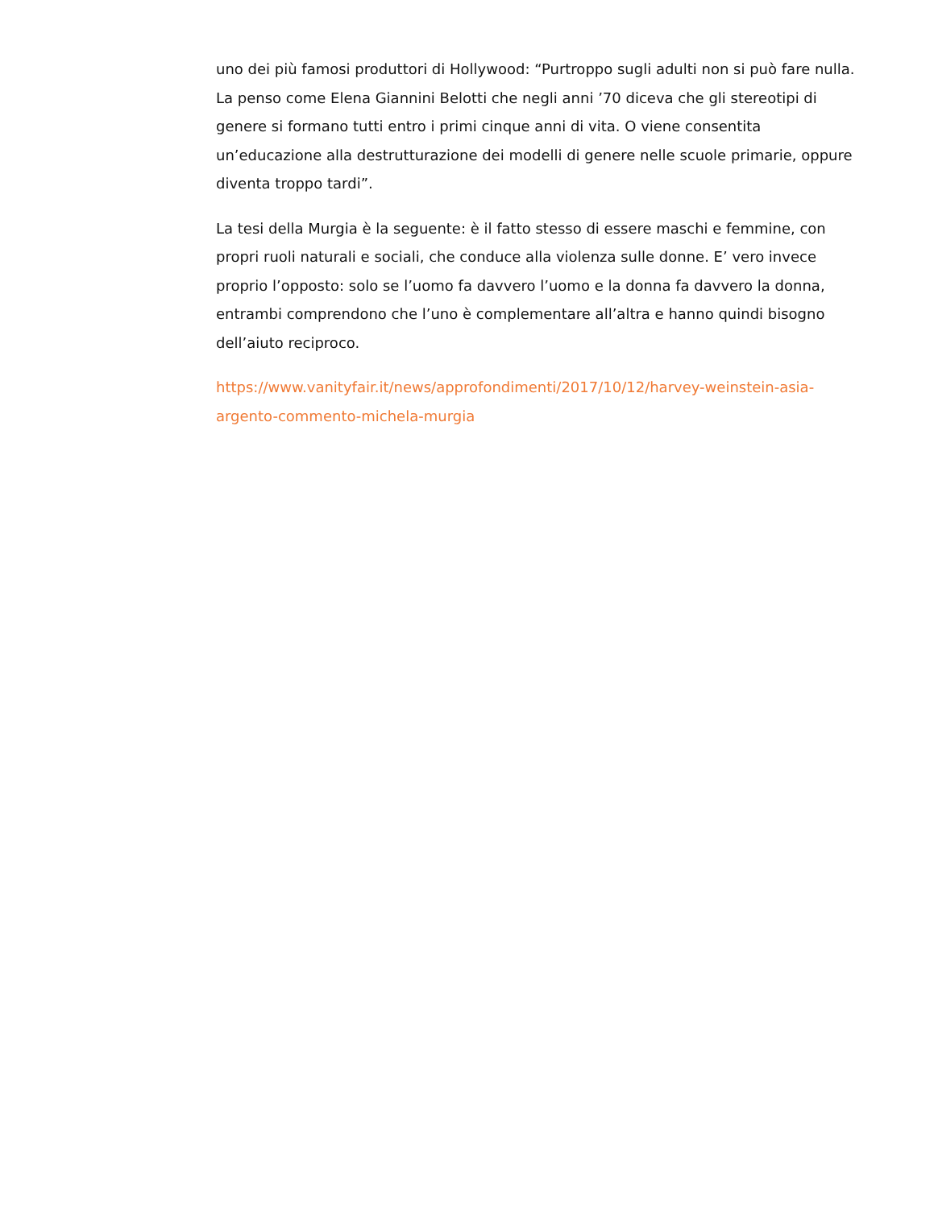uno dei più famosi produttori di Hollywood: “Purtroppo sugli adulti non si può fare nulla. La penso come Elena Giannini Belotti che negli anni ’70 diceva che gli stereotipi di genere si formano tutti entro i primi cinque anni di vita. O viene consentita un’educazione alla destrutturazione dei modelli di genere nelle scuole primarie, oppure diventa troppo tardi”.
La tesi della Murgia è la seguente: è il fatto stesso di essere maschi e femmine, con propri ruoli naturali e sociali, che conduce alla violenza sulle donne. E’ vero invece proprio l’opposto: solo se l’uomo fa davvero l’uomo e la donna fa davvero la donna, entrambi comprendono che l’uno è complementare all’altra e hanno quindi bisogno dell’aiuto reciproco.
https://www.vanityfair.it/news/approfondimenti/2017/10/12/harvey-weinstein-asia-argento-commento-michela-murgia